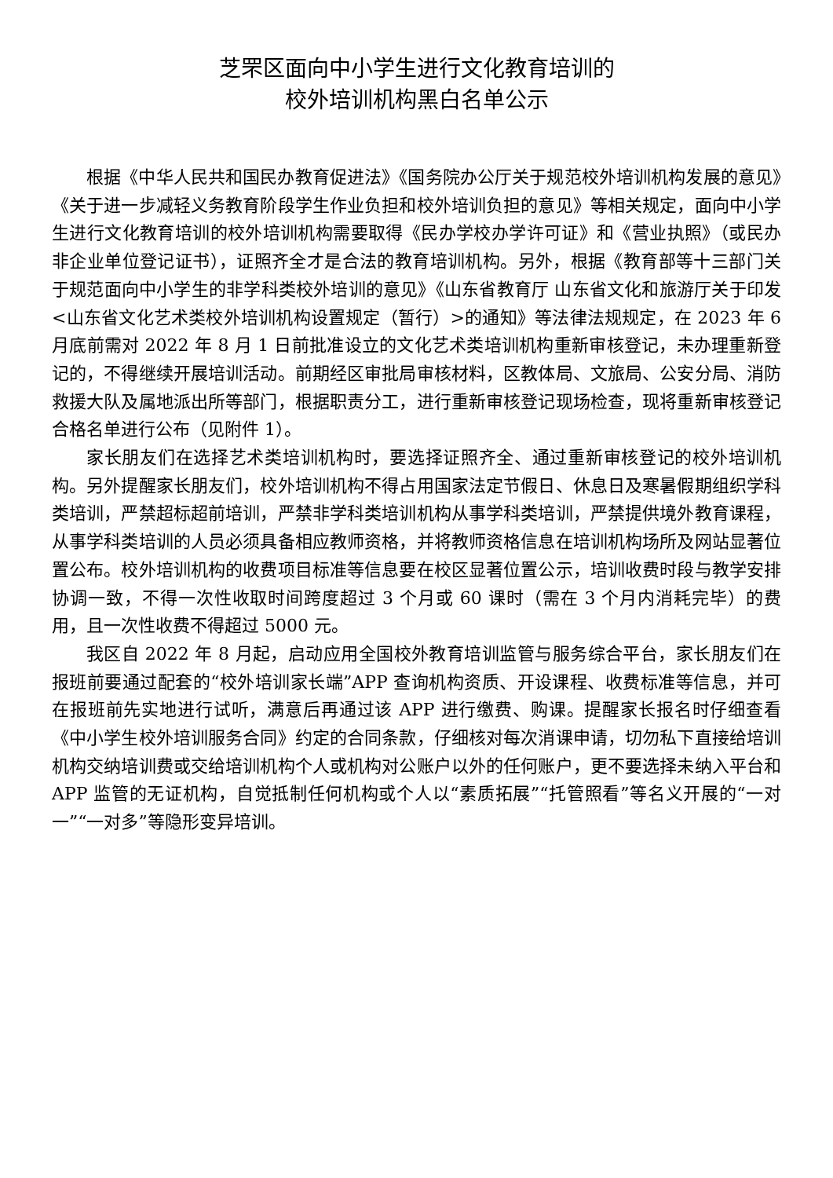芝罘区面向中小学生进行文化教育培训的
校外培训机构黑白名单公示
根据《中华人民共和国民办教育促进法》《国务院办公厅关于规范校外培训机构发展的意见》《关于进一步减轻义务教育阶段学生作业负担和校外培训负担的意见》等相关规定，面向中小学生进行文化教育培训的校外培训机构需要取得《民办学校办学许可证》和《营业执照》（或民办非企业单位登记证书），证照齐全才是合法的教育培训机构。另外，根据《教育部等十三部门关于规范面向中小学生的非学科类校外培训的意见》《山东省教育厅 山东省文化和旅游厅关于印发<山东省文化艺术类校外培训机构设置规定（暂行）>的通知》等法律法规规定，在 2023 年 6 月底前需对 2022 年 8 月 1 日前批准设立的文化艺术类培训机构重新审核登记，未办理重新登记的，不得继续开展培训活动。前期经区审批局审核材料，区教体局、文旅局、公安分局、消防救援大队及属地派出所等部门，根据职责分工，进行重新审核登记现场检查，现将重新审核登记合格名单进行公布（见附件 1）。
家长朋友们在选择艺术类培训机构时，要选择证照齐全、通过重新审核登记的校外培训机构。另外提醒家长朋友们，校外培训机构不得占用国家法定节假日、休息日及寒暑假期组织学科类培训，严禁超标超前培训，严禁非学科类培训机构从事学科类培训，严禁提供境外教育课程，从事学科类培训的人员必须具备相应教师资格，并将教师资格信息在培训机构场所及网站显著位置公布。校外培训机构的收费项目标准等信息要在校区显著位置公示，培训收费时段与教学安排协调一致，不得一次性收取时间跨度超过 3 个月或 60 课时（需在 3 个月内消耗完毕）的费用，且一次性收费不得超过 5000 元。
我区自 2022 年 8 月起，启动应用全国校外教育培训监管与服务综合平台，家长朋友们在报班前要通过配套的“校外培训家长端”APP 查询机构资质、开设课程、收费标准等信息，并可在报班前先实地进行试听，满意后再通过该 APP 进行缴费、购课。提醒家长报名时仔细查看《中小学生校外培训服务合同》约定的合同条款，仔细核对每次消课申请，切勿私下直接给培训机构交纳培训费或交给培训机构个人或机构对公账户以外的任何账户，更不要选择未纳入平台和 APP 监管的无证机构，自觉抵制任何机构或个人以“素质拓展”“托管照看”等名义开展的“一对一”“一对多”等隐形变异培训。